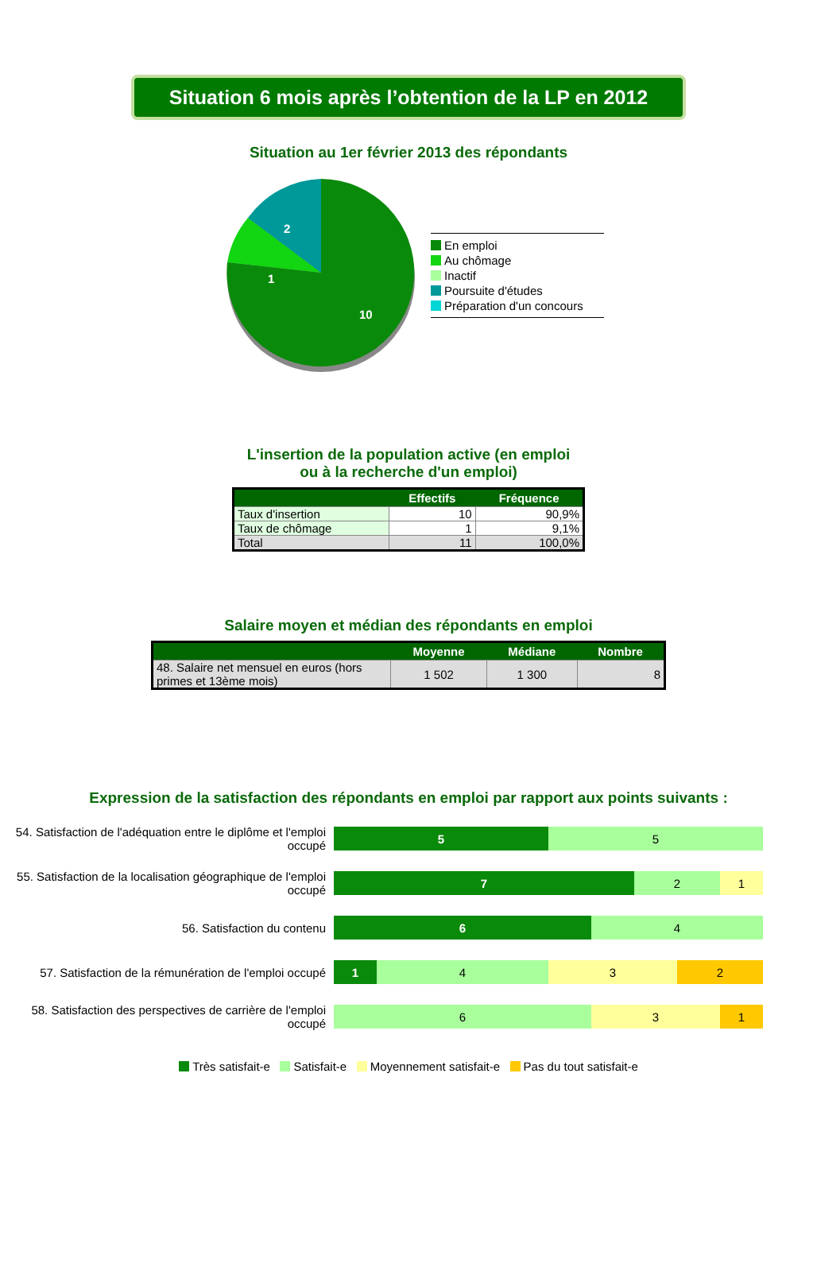Situation 6 mois après l’obtention de la LP en 2012
Situation au 1er février 2013 des répondants
10
1
2
En emploi
Au chômage
Inactif
Poursuite d'études
Préparation d'un concours
L'insertion de la population active (en emploi
ou à la recherche d'un emploi)
| | Effectifs | Fréquence |
| --- | --- | --- |
| Taux d'insertion | 10 | 90,9% |
| Taux de chômage | 1 | 9,1% |
| Total | 11 | 100,0% |
Salaire moyen et médian des répondants en emploi
| | Moyenne | Médiane | Nombre |
| --- | --- | --- | --- |
| 48. Salaire net mensuel en euros (hors primes et 13ème mois) | 1 502 | 1 300 | 8 |
Expression de la satisfaction des répondants en emploi par rapport aux points suivants :
54. Satisfaction de l'adéquation entre le diplôme et l'emploi occupé
5 5
55. Satisfaction de la localisation géographique de l'emploi occupé
7 2 1
56. Satisfaction du contenu
6 4
57. Satisfaction de la rémunération de l'emploi occupé
1 4 3 2
58. Satisfaction des perspectives de carrière de l'emploi occupé
6 3 1
Très satisfait-e Satisfait-e Moyennement satisfait-e Pas du tout satisfait-e